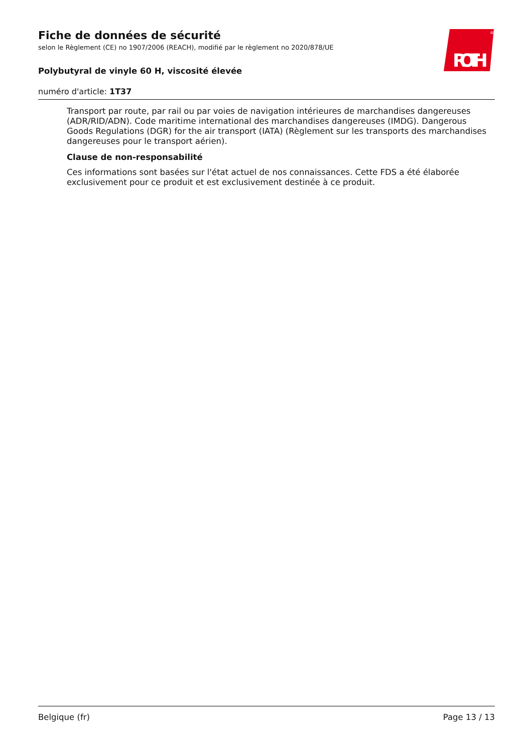Fiche de données de sécurité
selon le Règlement (CE) no 1907/2006 (REACH), modifié par le règlement no 2020/878/UE
Polybutyral de vinyle 60 H, viscosité élevée
numéro d'article: 1T37
ROTH
®
Transport par route, par rail ou par voies de navigation intérieures de marchandises dangereuses (ADR/RID/ADN). Code maritime international des marchandises dangereuses (IMDG). Dangerous Goods Regulations (DGR) for the air transport (IATA) (Règlement sur les transports des marchandises dangereuses pour le transport aérien).
Clause de non-responsabilité
Ces informations sont basées sur l'état actuel de nos connaissances. Cette FDS a été élaborée exclusivement pour ce produit et est exclusivement destinée à ce produit.
Belgique (fr) Page 13 / 13